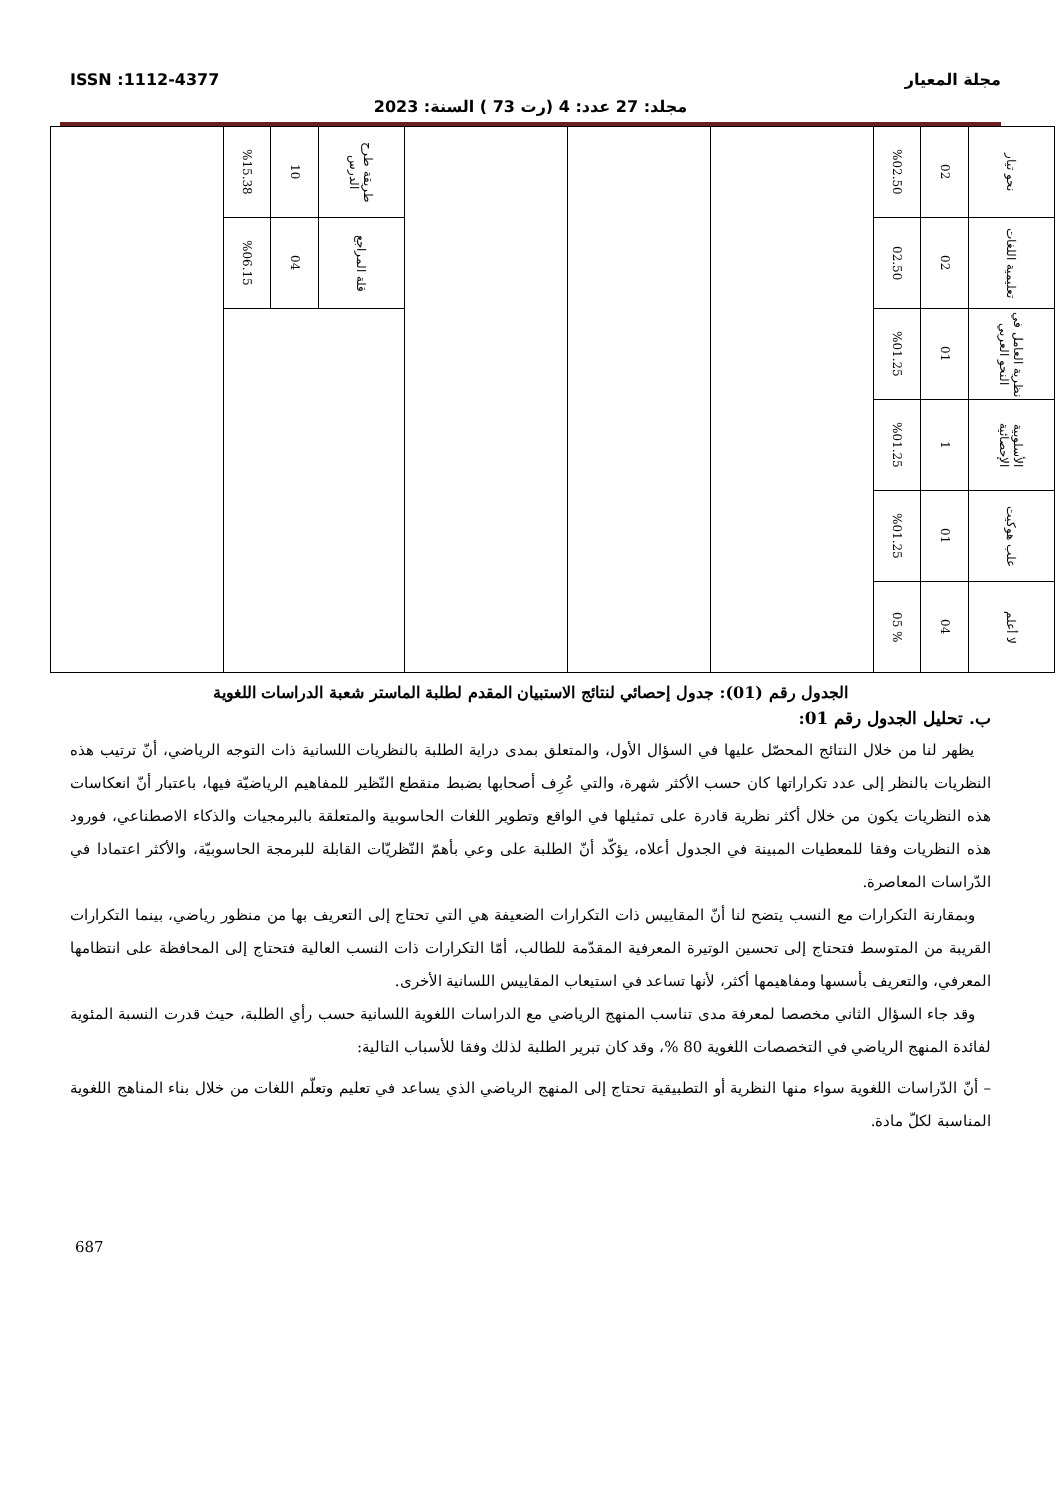ISSN :1112-4377 مجلة المعيار
مجلد: 27 عدد: 4 (رت 73 ) السنة: 2023
| نحو تيار | 02 | %02.50 | | | | طريقة طرح الدرس | 10 | %15.38 | |
| تعليمية اللغات | 02 | 02.50 | | | | قلة المراجع | 04 | %06.15 | |
| نظرية العامل في النحو العربي | 01 | %01.25 | | | | | | | |
| الأسلوبية الإحصائية | 1 | %01.25 | | | | | | | |
| علب هوكيت | 01 | %01.25 | | | | | | | |
| لا أعلم | 04 | % 05 | | | | | | | |
الجدول رقم (01): جدول إحصائي لنتائج الاستبيان المقدم لطلبة الماستر شعبة الدراسات اللغوية
ب. تحليل الجدول رقم 01:
يظهر لنا من خلال النتائج المحصّل عليها في السؤال الأول، والمتعلق بمدى دراية الطلبة بالنظريات اللسانية ذات التوجه الرياضي، أنّ ترتيب هذه النظريات بالنظر إلى عدد تكراراتها كان حسب الأكثر شهرة، والتي عُرِف أصحابها بضبط منقطع النّظير للمفاهيم الرياضيّة فيها، باعتبار أنّ انعكاسات هذه النظريات يكون من خلال أكثر نظرية قادرة على تمثيلها في الواقع وتطوير اللغات الحاسوبية والمتعلقة بالبرمجيات والذكاء الاصطناعي، فورود هذه النظريات وفقا للمعطيات المبينة في الجدول أعلاه، يؤكّد أنّ الطلبة على وعي بأهمّ النّظريّات القابلة للبرمجة الحاسوبيّة، والأكثر اعتمادا في الدّراسات المعاصرة.
وبمقارنة التكرارات مع النسب يتضح لنا أنّ المقاييس ذات التكرارات الضعيفة هي التي تحتاج إلى التعريف بها من منظور رياضي، بينما التكرارات القريبة من المتوسط فتحتاج إلى تحسين الوتيرة المعرفية المقدّمة للطالب، أمّا التكرارات ذات النسب العالية فتحتاج إلى المحافظة على انتظامها المعرفي، والتعريف بأسسها ومفاهيمها أكثر، لأنها تساعد في استيعاب المقاييس اللسانية الأخرى.
وقد جاء السؤال الثاني مخصصا لمعرفة مدى تناسب المنهج الرياضي مع الدراسات اللغوية اللسانية حسب رأي الطلبة، حيث قدرت النسبة المئوية لفائدة المنهج الرياضي في التخصصات اللغوية 80 %، وقد كان تبرير الطلبة لذلك وفقا للأسباب التالية:
– أنّ الدّراسات اللغوية سواء منها النظرية أو التطبيقية تحتاج إلى المنهج الرياضي الذي يساعد في تعليم وتعلّم اللغات من خلال بناء المناهج اللغوية المناسبة لكلّ مادة.
687